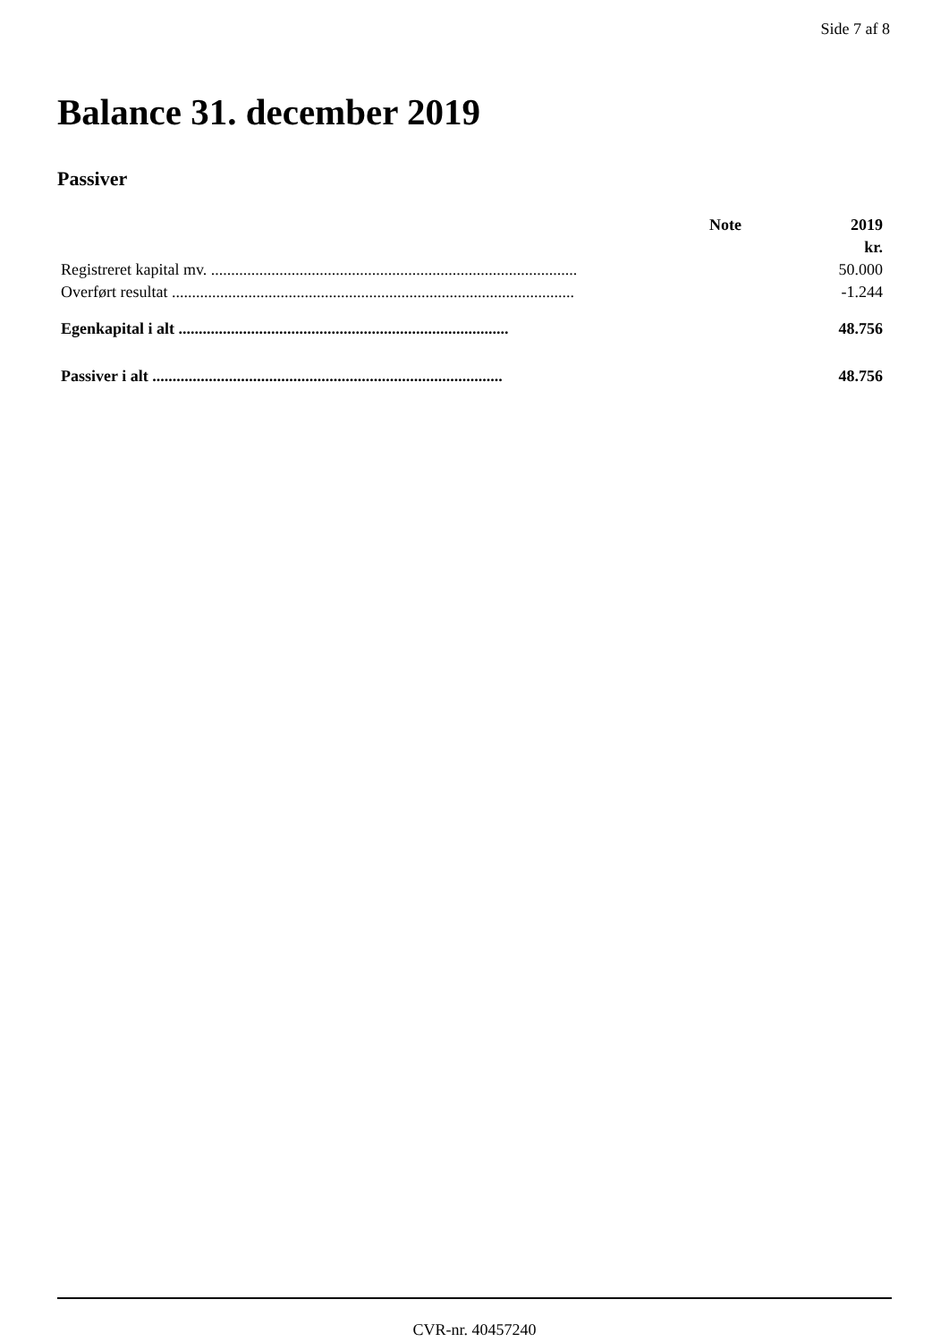Side 7 af 8
Balance 31. december 2019
Passiver
| | Note | 2019 |
| --- | --- | --- |
| | | kr. |
| Registreret kapital mv. ........................................................................................... | | 50.000 |
| Overført resultat .................................................................................................... | | -1.244 |
| Egenkapital i alt .................................................................................. | | 48.756 |
| Passiver i alt ....................................................................................... | | 48.756 |
CVR-nr. 40457240